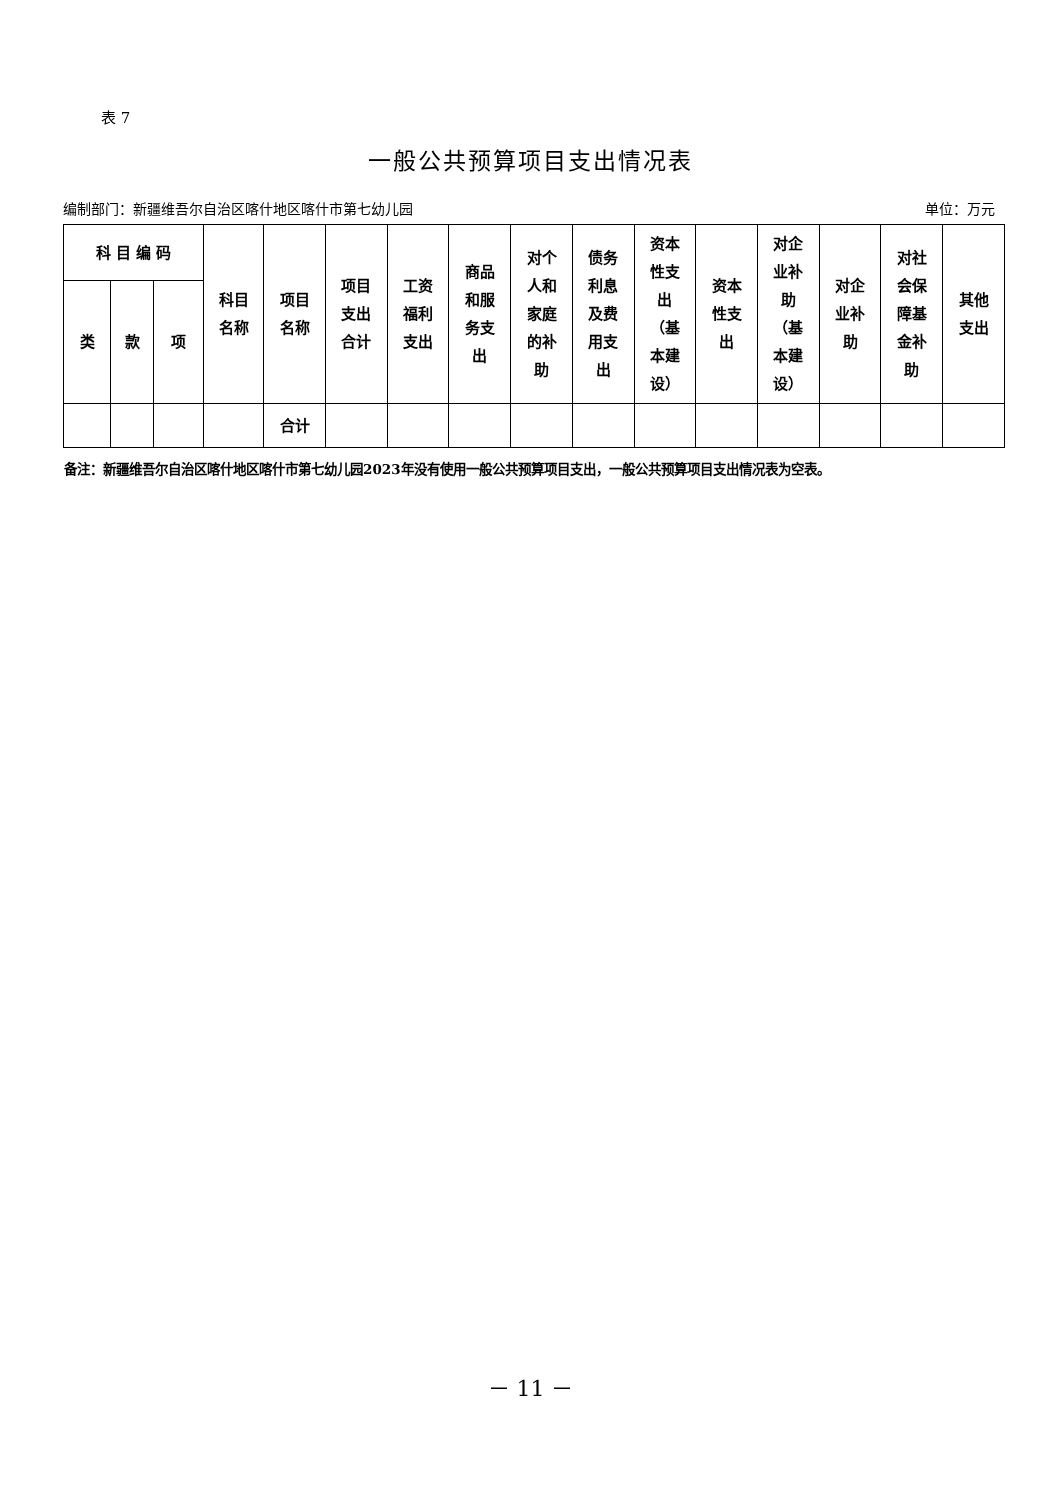表 7
一般公共预算项目支出情况表
编制部门：新疆维吾尔自治区喀什地区喀什市第七幼儿园 单位：万元
| 科 目 编 码 | | | 科目 名称 | 项目 名称 | 项目 支出 合计 | 工资 福利 支出 | 商品 和服 务支 出 | 对个 人和 家庭 的补 助 | 债务 利息 及费 用支 出 | 资本 性支 出 （基 本建 设） | 资本 性支 出 | 对企 业补 助 （基 本建 设） | 对企 业补 助 | 对社 会保 障基 金补 助 | 其他 支出 |
| --- | --- | --- | --- | --- | --- | --- | --- | --- | --- | --- | --- | --- | --- | --- | --- |
| 类 | 款 | 项 | | | | | | | | | | | | | |
| | | | | 合计 | | | | | | | | | | | |
备注：新疆维吾尔自治区喀什地区喀什市第七幼儿园2023年没有使用一般公共预算项目支出，一般公共预算项目支出情况表为空表。
－ 11 －